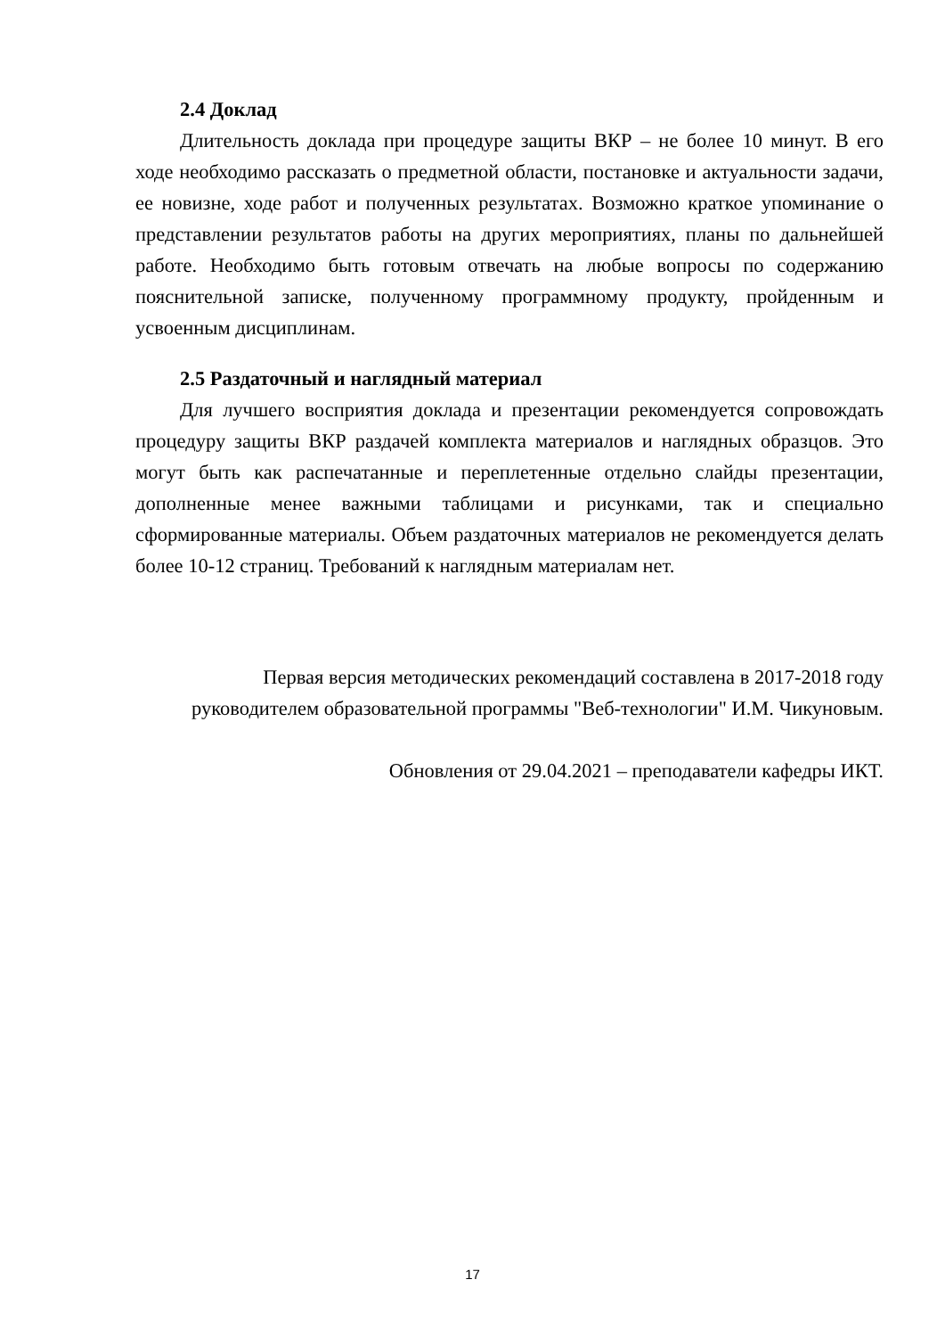2.4 Доклад
Длительность доклада при процедуре защиты ВКР – не более 10 минут. В его ходе необходимо рассказать о предметной области, постановке и актуальности задачи, ее новизне, ходе работ и полученных результатах. Возможно краткое упоминание о представлении результатов работы на других мероприятиях, планы по дальнейшей работе. Необходимо быть готовым отвечать на любые вопросы по содержанию пояснительной записке, полученному программному продукту, пройденным и усвоенным дисциплинам.
2.5 Раздаточный и наглядный материал
Для лучшего восприятия доклада и презентации рекомендуется сопровождать процедуру защиты ВКР раздачей комплекта материалов и наглядных образцов. Это могут быть как распечатанные и переплетенные отдельно слайды презентации, дополненные менее важными таблицами и рисунками, так и специально сформированные материалы. Объем раздаточных материалов не рекомендуется делать более 10-12 страниц. Требований к наглядным материалам нет.
Первая версия методических рекомендаций составлена в 2017-2018 году руководителем образовательной программы "Веб-технологии" И.М. Чикуновым.
Обновления от 29.04.2021 – преподаватели кафедры ИКТ.
17